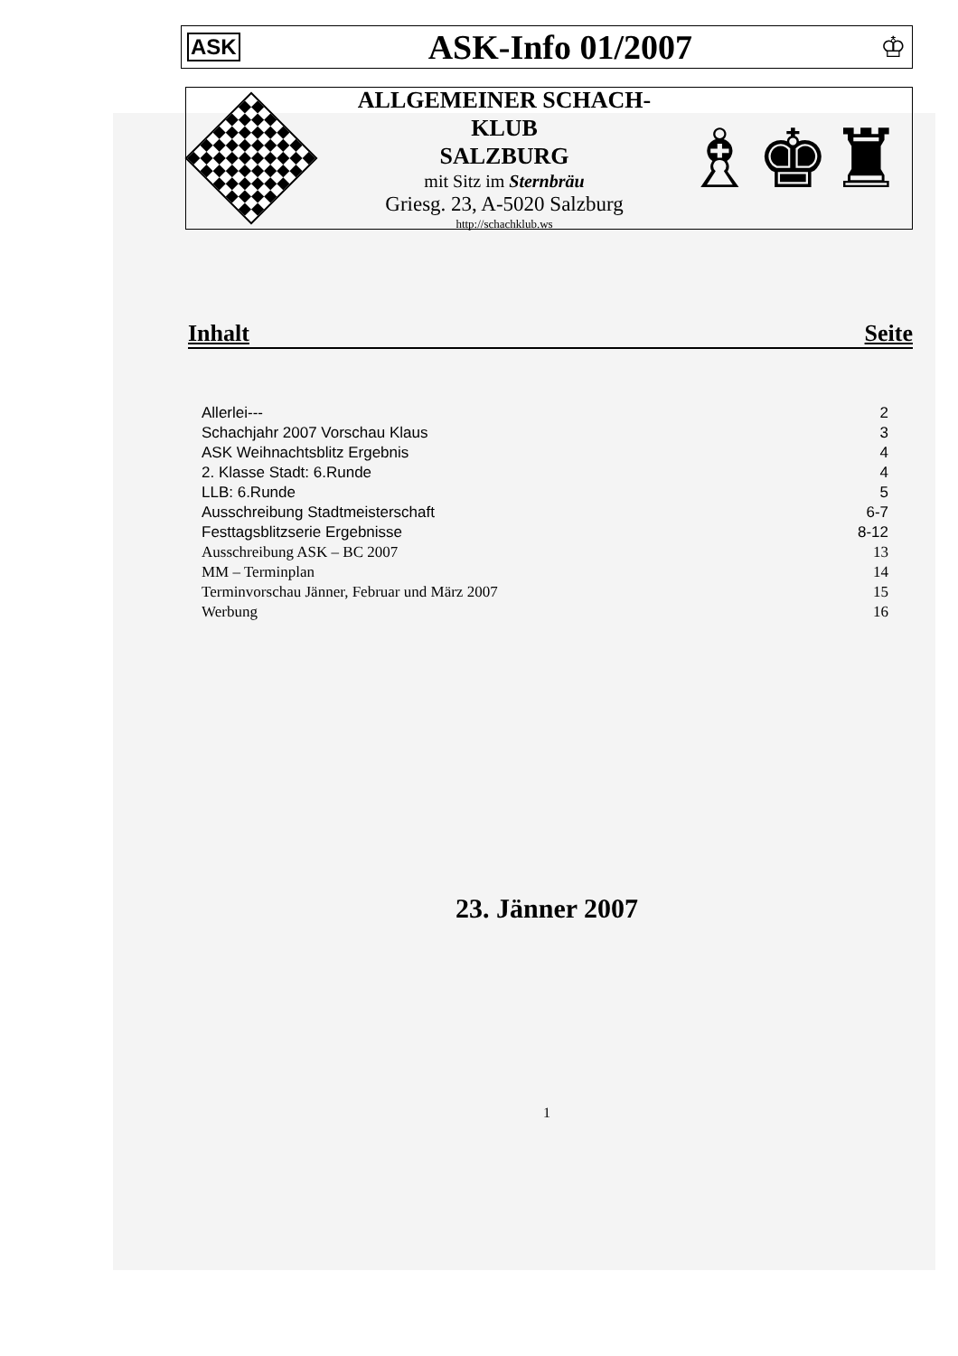ASK
ASK-Info 01/2007
♔
ALLGEMEINER SCHACH-KLUB
SALZBURG
mit Sitz im Sternbräu
Griesg. 23, A-5020 Salzburg
http://schachklub.ws
♗♚♜
Inhalt Seite
| Allerlei--- | 2 |
| Schachjahr 2007 Vorschau Klaus | 3 |
| ASK Weihnachtsblitz Ergebnis | 4 |
| 2. Klasse Stadt: 6.Runde | 4 |
| LLB: 6.Runde | 5 |
| Ausschreibung Stadtmeisterschaft | 6-7 |
| Festtagsblitzserie Ergebnisse | 8-12 |
| Ausschreibung ASK – BC 2007 | 13 |
| MM – Terminplan | 14 |
| Terminvorschau Jänner, Februar und März 2007 | 15 |
| Werbung | 16 |
23. Jänner 2007
1